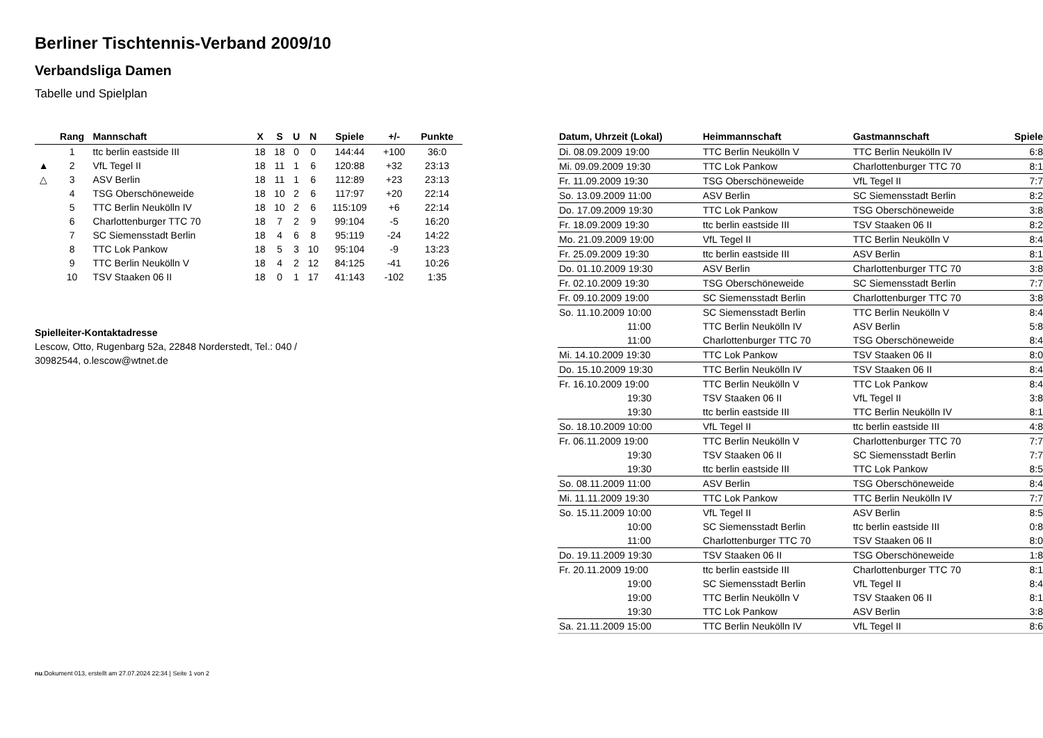Berliner Tischtennis-Verband 2009/10
Verbandsliga Damen
Tabelle und Spielplan
| | Rang | Mannschaft | X | S | U | N | Spiele | +/- | Punkte |
| --- | --- | --- | --- | --- | --- | --- | --- | --- | --- |
| | 1 | ttc berlin eastside III | 18 | 18 | 0 | 0 | 144:44 | +100 | 36:0 |
| ▲ | 2 | VfL Tegel II | 18 | 11 | 1 | 6 | 120:88 | +32 | 23:13 |
| △ | 3 | ASV Berlin | 18 | 11 | 1 | 6 | 112:89 | +23 | 23:13 |
| | 4 | TSG Oberschöneweide | 18 | 10 | 2 | 6 | 117:97 | +20 | 22:14 |
| | 5 | TTC Berlin Neukölln IV | 18 | 10 | 2 | 6 | 115:109 | +6 | 22:14 |
| | 6 | Charlottenburger TTC 70 | 18 | 7 | 2 | 9 | 99:104 | -5 | 16:20 |
| | 7 | SC Siemensstadt Berlin | 18 | 4 | 6 | 8 | 95:119 | -24 | 14:22 |
| | 8 | TTC Lok Pankow | 18 | 5 | 3 | 10 | 95:104 | -9 | 13:23 |
| | 9 | TTC Berlin Neukölln V | 18 | 4 | 2 | 12 | 84:125 | -41 | 10:26 |
| | 10 | TSV Staaken 06 II | 18 | 0 | 1 | 17 | 41:143 | -102 | 1:35 |
Spielleiter-Kontaktadresse
Lescow, Otto, Rugenbarg 52a, 22848 Norderstedt, Tel.: 040 /
30982544, o.lescow@wtnet.de
| Datum, Uhrzeit (Lokal) | Heimmannschaft | Gastmannschaft | Spiele |
| --- | --- | --- | --- |
| Di. 08.09.2009 19:00 | TTC Berlin Neukölln V | TTC Berlin Neukölln IV | 6:8 |
| Mi. 09.09.2009 19:30 | TTC Lok Pankow | Charlottenburger TTC 70 | 8:1 |
| Fr. 11.09.2009 19:30 | TSG Oberschöneweide | VfL Tegel II | 7:7 |
| So. 13.09.2009 11:00 | ASV Berlin | SC Siemensstadt Berlin | 8:2 |
| Do. 17.09.2009 19:30 | TTC Lok Pankow | TSG Oberschöneweide | 3:8 |
| Fr. 18.09.2009 19:30 | ttc berlin eastside III | TSV Staaken 06 II | 8:2 |
| Mo. 21.09.2009 19:00 | VfL Tegel II | TTC Berlin Neukölln V | 8:4 |
| Fr. 25.09.2009 19:30 | ttc berlin eastside III | ASV Berlin | 8:1 |
| Do. 01.10.2009 19:30 | ASV Berlin | Charlottenburger TTC 70 | 3:8 |
| Fr. 02.10.2009 19:30 | TSG Oberschöneweide | SC Siemensstadt Berlin | 7:7 |
| Fr. 09.10.2009 19:00 | SC Siemensstadt Berlin | Charlottenburger TTC 70 | 3:8 |
| So. 11.10.2009 10:00 | SC Siemensstadt Berlin | TTC Berlin Neukölln V | 8:4 |
| 11:00 | TTC Berlin Neukölln IV | ASV Berlin | 5:8 |
| 11:00 | Charlottenburger TTC 70 | TSG Oberschöneweide | 8:4 |
| Mi. 14.10.2009 19:30 | TTC Lok Pankow | TSV Staaken 06 II | 8:0 |
| Do. 15.10.2009 19:30 | TTC Berlin Neukölln IV | TSV Staaken 06 II | 8:4 |
| Fr. 16.10.2009 19:00 | TTC Berlin Neukölln V | TTC Lok Pankow | 8:4 |
| 19:30 | TSV Staaken 06 II | VfL Tegel II | 3:8 |
| 19:30 | ttc berlin eastside III | TTC Berlin Neukölln IV | 8:1 |
| So. 18.10.2009 10:00 | VfL Tegel II | ttc berlin eastside III | 4:8 |
| Fr. 06.11.2009 19:00 | TTC Berlin Neukölln V | Charlottenburger TTC 70 | 7:7 |
| 19:30 | TSV Staaken 06 II | SC Siemensstadt Berlin | 7:7 |
| 19:30 | ttc berlin eastside III | TTC Lok Pankow | 8:5 |
| So. 08.11.2009 11:00 | ASV Berlin | TSG Oberschöneweide | 8:4 |
| Mi. 11.11.2009 19:30 | TTC Lok Pankow | TTC Berlin Neukölln IV | 7:7 |
| So. 15.11.2009 10:00 | VfL Tegel II | ASV Berlin | 8:5 |
| 10:00 | SC Siemensstadt Berlin | ttc berlin eastside III | 0:8 |
| 11:00 | Charlottenburger TTC 70 | TSV Staaken 06 II | 8:0 |
| Do. 19.11.2009 19:30 | TSV Staaken 06 II | TSG Oberschöneweide | 1:8 |
| Fr. 20.11.2009 19:00 | ttc berlin eastside III | Charlottenburger TTC 70 | 8:1 |
| 19:00 | SC Siemensstadt Berlin | VfL Tegel II | 8:4 |
| 19:00 | TTC Berlin Neukölln V | TSV Staaken 06 II | 8:1 |
| 19:30 | TTC Lok Pankow | ASV Berlin | 3:8 |
| Sa. 21.11.2009 15:00 | TTC Berlin Neukölln IV | VfL Tegel II | 8:6 |
nu.Dokument 013, erstellt am 27.07.2024 22:34 | Seite 1 von 2